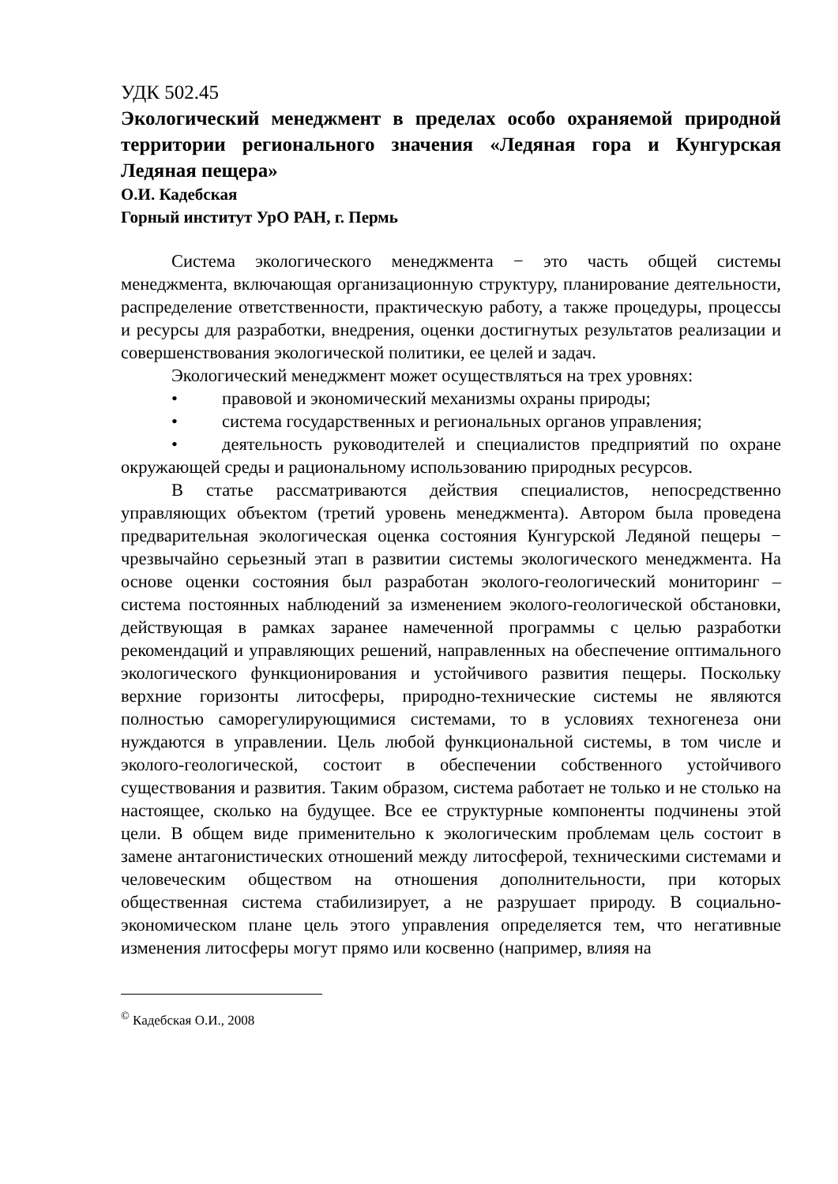УДК 502.45
Экологический менеджмент в пределах особо охраняемой природной территории регионального значения «Ледяная гора и Кунгурская Ледяная пещера»
О.И. Кадебская
Горный институт УрО РАН, г. Пермь
Система экологического менеджмента − это часть общей системы менеджмента, включающая организационную структуру, планирование деятельности, распределение ответственности, практическую работу, а также процедуры, процессы и ресурсы для разработки, внедрения, оценки достигнутых результатов реализации и совершенствования экологической политики, ее целей и задач.
Экологический менеджмент может осуществляться на трех уровнях:
• правовой и экономический механизмы охраны природы;
• система государственных и региональных органов управления;
• деятельность руководителей и специалистов предприятий по охране окружающей среды и рациональному использованию природных ресурсов.
В статье рассматриваются действия специалистов, непосредственно управляющих объектом (третий уровень менеджмента). Автором была проведена предварительная экологическая оценка состояния Кунгурской Ледяной пещеры − чрезвычайно серьезный этап в развитии системы экологического менеджмента. На основе оценки состояния был разработан эколого-геологический мониторинг – система постоянных наблюдений за изменением эколого-геологической обстановки, действующая в рамках заранее намеченной программы с целью разработки рекомендаций и управляющих решений, направленных на обеспечение оптимального экологического функционирования и устойчивого развития пещеры. Поскольку верхние горизонты литосферы, природно-технические системы не являются полностью саморегулирующимися системами, то в условиях техногенеза они нуждаются в управлении. Цель любой функциональной системы, в том числе и эколого-геологической, состоит в обеспечении собственного устойчивого существования и развития. Таким образом, система работает не только и не столько на настоящее, сколько на будущее. Все ее структурные компоненты подчинены этой цели. В общем виде применительно к экологическим проблемам цель состоит в замене антагонистических отношений между литосферой, техническими системами и человеческим обществом на отношения дополнительности, при которых общественная система стабилизирует, а не разрушает природу. В социально-экономическом плане цель этого управления определяется тем, что негативные изменения литосферы могут прямо или косвенно (например, влияя на
<sup>©</sup> Кадебская О.И., 2008